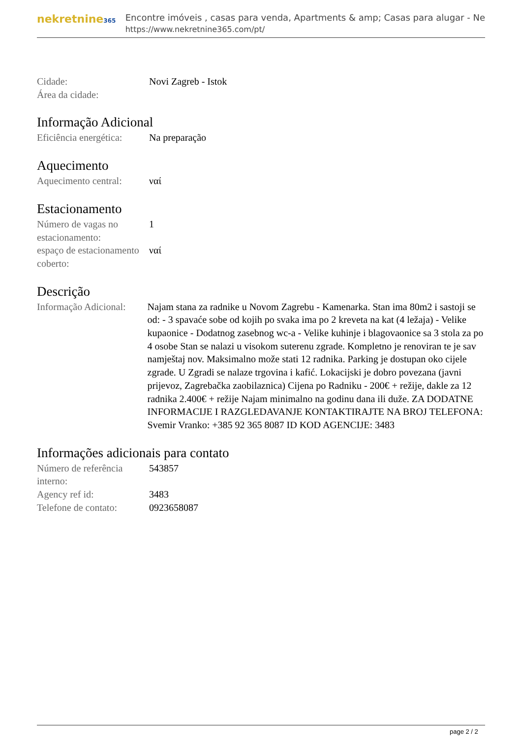nekretnine365
Encontre imóveis , casas para venda, Apartments & amp; Casas para alugar - Ne
https://www.nekretnine365.com/pt/
| Cidade: | Novi Zagreb - Istok |
| Área da cidade: | |
Informação Adicional
| Eficiência energética: | Na preparação |
Aquecimento
| Aquecimento central: | ναί |
Estacionamento
| Número de vagas no estacionamento: | 1 |
| espaço de estacionamento coberto: | ναί |
Descrição
| Informação Adicional: | Najam stana za radnike u Novom Zagrebu - Kamenarka. Stan ima 80m2 i sastoji se od: - 3 spavaće sobe od kojih po svaka ima po 2 kreveta na kat (4 ležaja) - Velike kupaonice - Dodatnog zasebnog wc-a - Velike kuhinje i blagovaonice sa 3 stola za po 4 osobe Stan se nalazi u visokom suterenu zgrade. Kompletno je renoviran te je sav namještaj nov. Maksimalno može stati 12 radnika. Parking je dostupan oko cijele zgrade. U Zgradi se nalaze trgovina i kafić. Lokacijski je dobro povezana (javni prijevoz, Zagrebačka zaobilaznica) Cijena po Radniku - 200€ + režije, dakle za 12 radnika 2.400€ + režije Najam minimalno na godinu dana ili duže. ZA DODATNE INFORMACIJE I RAZGLEDAVANJE KONTAKTIRAJTE NA BROJ TELEFONA: Svemir Vranko: +385 92 365 8087 ID KOD AGENCIJE: 3483 |
Informações adicionais para contato
| Número de referência interno: | 543857 |
| Agency ref id: | 3483 |
| Telefone de contato: | 0923658087 |
page 2 / 2